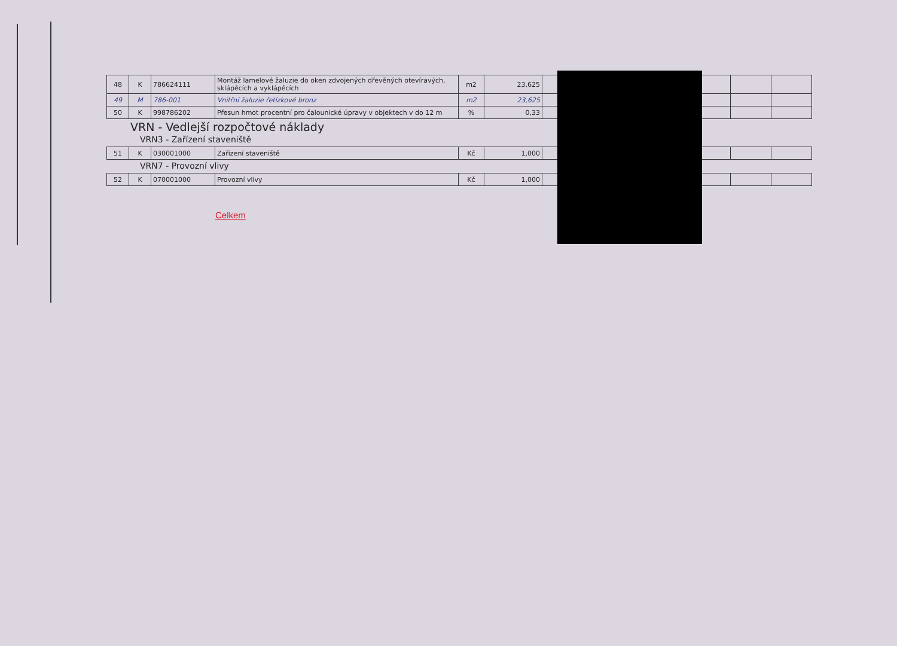| 48 | K | 786624111 | Montáž lamelové žaluzie do oken zdvojených dřevěných otevíravých, sklápěcích a vyklápěcích | m2 | 23,625 | | | | |
| 49 | M | 786-001 | Vnitřní žaluzie řetízkové bronz | m2 | 23,625 | | | | |
| 50 | K | 998786202 | Přesun hmot procentní pro čalounické úpravy v objektech v do 12 m | % | 0,33 | | | | |
VRN - Vedlejší rozpočtové náklady
VRN3 - Zařízení staveniště
| 51 | K | 030001000 | Zařízení staveniště | Kč | 1,000 | | | | |
VRN7 - Provozní vlivy
| 52 | K | 070001000 | Provozní vlivy | Kč | 1,000 | | | | |
Celkem